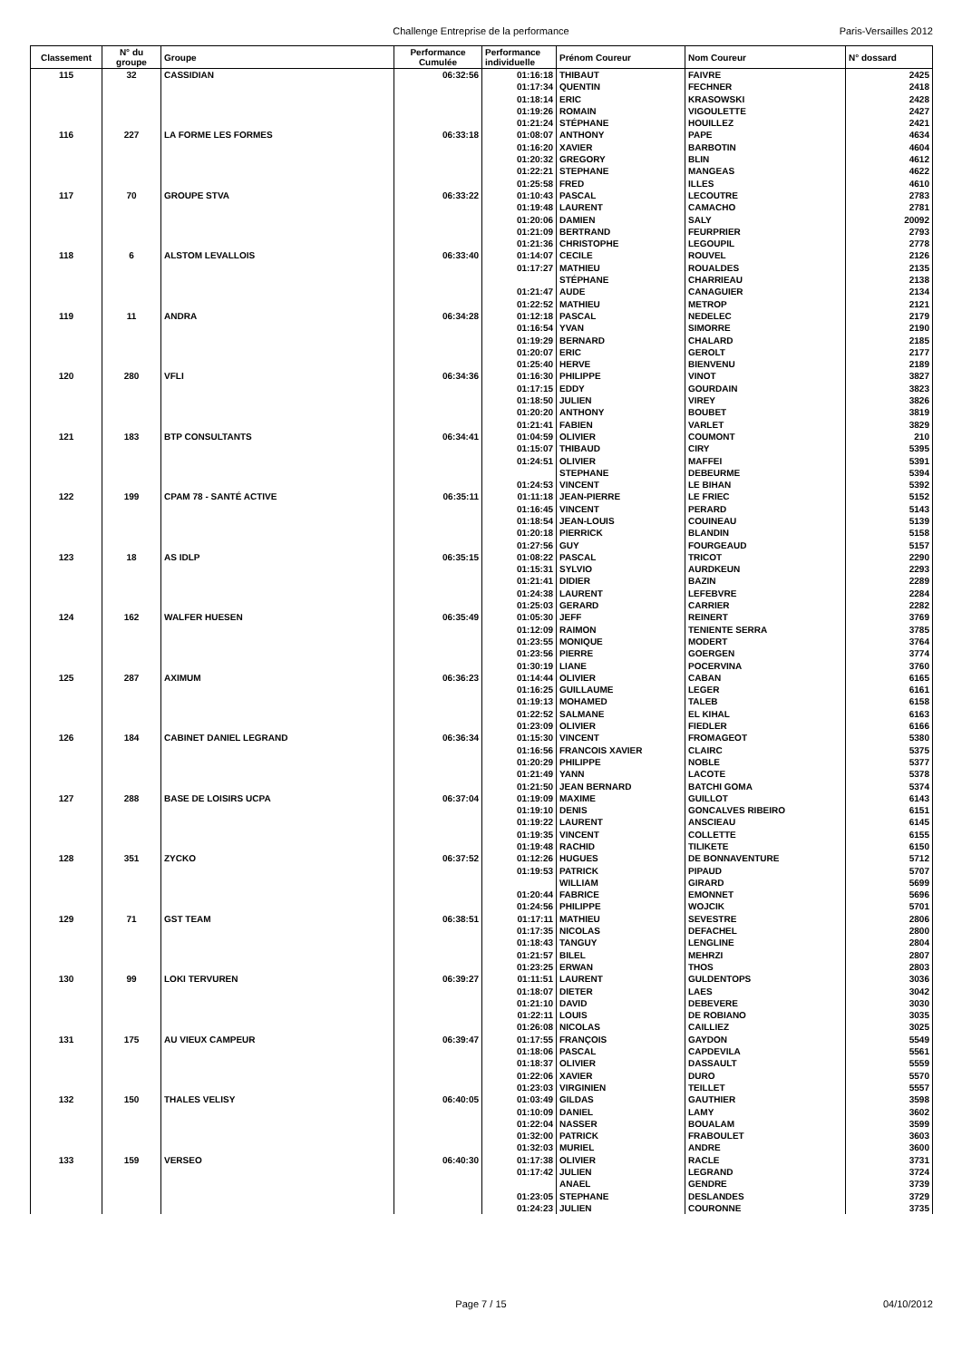Challenge Entreprise de la performance Paris-Versailles 2012
| Classement | N° du groupe | Groupe | Performance Cumulée | Performance individuelle | Prénom Coureur | Nom Coureur | N° dossard |
| --- | --- | --- | --- | --- | --- | --- | --- |
| 115 | 32 | CASSIDIAN | 06:32:56 | 01:16:18 | THIBAUT | FAIVRE | 2425 |
| | | | | 01:17:34 | QUENTIN | FECHNER | 2418 |
| | | | | 01:18:14 | ERIC | KRASOWSKI | 2428 |
| | | | | 01:19:26 | ROMAIN | VIGOULETTE | 2427 |
| | | | | 01:21:24 | STÉPHANE | HOUILLEZ | 2421 |
| 116 | 227 | LA FORME LES FORMES | 06:33:18 | 01:08:07 | ANTHONY | PAPE | 4634 |
| | | | | 01:16:20 | XAVIER | BARBOTIN | 4604 |
| | | | | 01:20:32 | GREGORY | BLIN | 4612 |
| | | | | 01:22:21 | STEPHANE | MANGEAS | 4622 |
| | | | | 01:25:58 | FRED | ILLES | 4610 |
| 117 | 70 | GROUPE STVA | 06:33:22 | 01:10:43 | PASCAL | LECOUTRE | 2783 |
| | | | | 01:19:48 | LAURENT | CAMACHO | 2781 |
| | | | | 01:20:06 | DAMIEN | SALY | 20092 |
| | | | | 01:21:09 | BERTRAND | FEURPRIER | 2793 |
| | | | | 01:21:36 | CHRISTOPHE | LEGOUPIL | 2778 |
| 118 | 6 | ALSTOM LEVALLOIS | 06:33:40 | 01:14:07 | CECILE | ROUVEL | 2126 |
| | | | | 01:17:27 | MATHIEU | ROUALDES | 2135 |
| | | | | | STÉPHANE | CHARRIEAU | 2138 |
| | | | | 01:21:47 | AUDE | CANAGUIER | 2134 |
| | | | | 01:22:52 | MATHIEU | METROP | 2121 |
| 119 | 11 | ANDRA | 06:34:28 | 01:12:18 | PASCAL | NEDELEC | 2179 |
| | | | | 01:16:54 | YVAN | SIMORRE | 2190 |
| | | | | 01:19:29 | BERNARD | CHALARD | 2185 |
| | | | | 01:20:07 | ERIC | GEROLT | 2177 |
| | | | | 01:25:40 | HERVE | BIENVENU | 2189 |
| 120 | 280 | VFLI | 06:34:36 | 01:16:30 | PHILIPPE | VINOT | 3827 |
| | | | | 01:17:15 | EDDY | GOURDAIN | 3823 |
| | | | | 01:18:50 | JULIEN | VIREY | 3826 |
| | | | | 01:20:20 | ANTHONY | BOUBET | 3819 |
| | | | | 01:21:41 | FABIEN | VARLET | 3829 |
| 121 | 183 | BTP CONSULTANTS | 06:34:41 | 01:04:59 | OLIVIER | COUMONT | 210 |
| | | | | 01:15:07 | THIBAUD | CIRY | 5395 |
| | | | | 01:24:51 | OLIVIER | MAFFEI | 5391 |
| | | | | | STEPHANE | DEBEURME | 5394 |
| | | | | 01:24:53 | VINCENT | LE BIHAN | 5392 |
| 122 | 199 | CPAM 78 - SANTÉ ACTIVE | 06:35:11 | 01:11:18 | JEAN-PIERRE | LE FRIEC | 5152 |
| | | | | 01:16:45 | VINCENT | PERARD | 5143 |
| | | | | 01:18:54 | JEAN-LOUIS | COUINEAU | 5139 |
| | | | | 01:20:18 | PIERRICK | BLANDIN | 5158 |
| | | | | 01:27:56 | GUY | FOURGEAUD | 5157 |
| 123 | 18 | AS IDLP | 06:35:15 | 01:08:22 | PASCAL | TRICOT | 2290 |
| | | | | 01:15:31 | SYLVIO | AURDKEUN | 2293 |
| | | | | 01:21:41 | DIDIER | BAZIN | 2289 |
| | | | | 01:24:38 | LAURENT | LEFEBVRE | 2284 |
| | | | | 01:25:03 | GERARD | CARRIER | 2282 |
| 124 | 162 | WALFER HUESEN | 06:35:49 | 01:05:30 | JEFF | REINERT | 3769 |
| | | | | 01:12:09 | RAIMON | TENIENTE SERRA | 3785 |
| | | | | 01:23:55 | MONIQUE | MODERT | 3764 |
| | | | | 01:23:56 | PIERRE | GOERGEN | 3774 |
| | | | | 01:30:19 | LIANE | POCERVINA | 3760 |
| 125 | 287 | AXIMUM | 06:36:23 | 01:14:44 | OLIVIER | CABAN | 6165 |
| | | | | 01:16:25 | GUILLAUME | LEGER | 6161 |
| | | | | 01:19:13 | MOHAMED | TALEB | 6158 |
| | | | | 01:22:52 | SALMANE | EL KIHAL | 6163 |
| | | | | 01:23:09 | OLIVIER | FIEDLER | 6166 |
| 126 | 184 | CABINET DANIEL LEGRAND | 06:36:34 | 01:15:30 | VINCENT | FROMAGEOT | 5380 |
| | | | | 01:16:56 | FRANCOIS XAVIER | CLAIRC | 5375 |
| | | | | 01:20:29 | PHILIPPE | NOBLE | 5377 |
| | | | | 01:21:49 | YANN | LACOTE | 5378 |
| | | | | 01:21:50 | JEAN BERNARD | BATCHI GOMA | 5374 |
| 127 | 288 | BASE DE LOISIRS UCPA | 06:37:04 | 01:19:09 | MAXIME | GUILLOT | 6143 |
| | | | | 01:19:10 | DENIS | GONCALVES RIBEIRO | 6151 |
| | | | | 01:19:22 | LAURENT | ANSCIEAU | 6145 |
| | | | | 01:19:35 | VINCENT | COLLETTE | 6155 |
| | | | | 01:19:48 | RACHID | TILIKETE | 6150 |
| 128 | 351 | ZYCKO | 06:37:52 | 01:12:26 | HUGUES | DE BONNAVENTURE | 5712 |
| | | | | 01:19:53 | PATRICK | PIPAUD | 5707 |
| | | | | | WILLIAM | GIRARD | 5699 |
| | | | | 01:20:44 | FABRICE | EMONNET | 5696 |
| | | | | 01:24:56 | PHILIPPE | WOJCIK | 5701 |
| 129 | 71 | GST TEAM | 06:38:51 | 01:17:11 | MATHIEU | SEVESTRE | 2806 |
| | | | | 01:17:35 | NICOLAS | DEFACHEL | 2800 |
| | | | | 01:18:43 | TANGUY | LENGLINE | 2804 |
| | | | | 01:21:57 | BILEL | MEHRZI | 2807 |
| | | | | 01:23:25 | ERWAN | THOS | 2803 |
| 130 | 99 | LOKI TERVUREN | 06:39:27 | 01:11:51 | LAURENT | GULDENTOPS | 3036 |
| | | | | 01:18:07 | DIETER | LAES | 3042 |
| | | | | 01:21:10 | DAVID | DEBEVERE | 3030 |
| | | | | 01:22:11 | LOUIS | DE ROBIANO | 3035 |
| | | | | 01:26:08 | NICOLAS | CAILLIEZ | 3025 |
| 131 | 175 | AU VIEUX CAMPEUR | 06:39:47 | 01:17:55 | FRANÇOIS | GAYDON | 5549 |
| | | | | 01:18:06 | PASCAL | CAPDEVILA | 5561 |
| | | | | 01:18:37 | OLIVIER | DASSAULT | 5559 |
| | | | | 01:22:06 | XAVIER | DURO | 5570 |
| | | | | 01:23:03 | VIRGINIEN | TEILLET | 5557 |
| 132 | 150 | THALES VELISY | 06:40:05 | 01:03:49 | GILDAS | GAUTHIER | 3598 |
| | | | | 01:10:09 | DANIEL | LAMY | 3602 |
| | | | | 01:22:04 | NASSER | BOUALAM | 3599 |
| | | | | 01:32:00 | PATRICK | FRABOULET | 3603 |
| | | | | 01:32:03 | MURIEL | ANDRE | 3600 |
| 133 | 159 | VERSEO | 06:40:30 | 01:17:38 | OLIVIER | RACLE | 3731 |
| | | | | 01:17:42 | JULIEN | LEGRAND | 3724 |
| | | | | | ANAEL | GENDRE | 3739 |
| | | | | 01:23:05 | STEPHANE | DESLANDES | 3729 |
| | | | | 01:24:23 | JULIEN | COURONNE | 3735 |
Page 7 / 15 04/10/2012